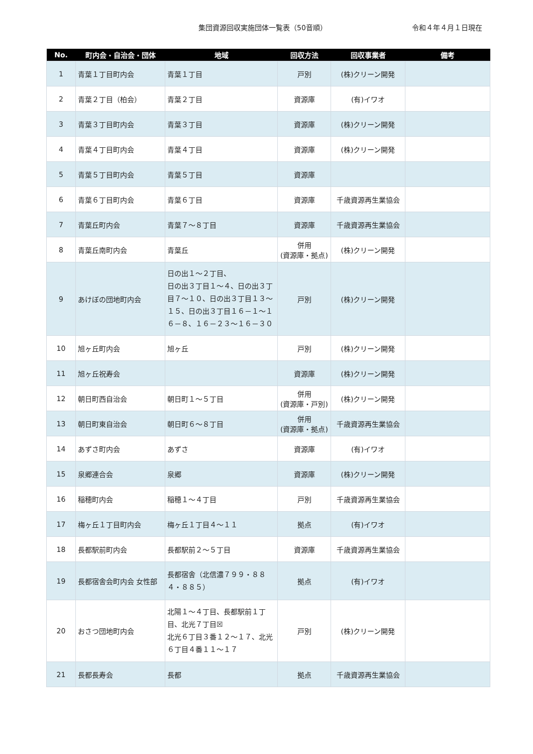集団資源回収実施団体一覧表（50音順）
令和４年４月１日現在
| No. | 町内会・自治会・団体 | 地域 | 回収方法 | 回収事業者 | 備考 |
| --- | --- | --- | --- | --- | --- |
| 1 | 青葉１丁目町内会 | 青葉１丁目 | 戸別 | (株)クリーン開発 | |
| 2 | 青葉２丁目（柏会） | 青葉２丁目 | 資源庫 | (有)イワオ | |
| 3 | 青葉３丁目町内会 | 青葉３丁目 | 資源庫 | (株)クリーン開発 | |
| 4 | 青葉４丁目町内会 | 青葉４丁目 | 資源庫 | (株)クリーン開発 | |
| 5 | 青葉５丁目町内会 | 青葉５丁目 | 資源庫 | | |
| 6 | 青葉６丁目町内会 | 青葉６丁目 | 資源庫 | 千歳資源再生業協会 | |
| 7 | 青葉丘町内会 | 青葉７～８丁目 | 資源庫 | 千歳資源再生業協会 | |
| 8 | 青葉丘南町内会 | 青葉丘 | 併用 (資源庫・拠点) | (株)クリーン開発 | |
| 9 | あけぼの団地町内会 | 日の出１～２丁目、 日の出３丁目１～４、日の出３丁目７～１０、日の出３丁目１３～１５、日の出３丁目１６－１～１６－８、１６－２３～１６－３０ | 戸別 | (株)クリーン開発 | |
| 10 | 旭ヶ丘町内会 | 旭ヶ丘 | 戸別 | (株)クリーン開発 | |
| 11 | 旭ヶ丘祝寿会 | | 資源庫 | (株)クリーン開発 | |
| 12 | 朝日町西自治会 | 朝日町１～５丁目 | 併用 (資源庫・戸別) | (株)クリーン開発 | |
| 13 | 朝日町東自治会 | 朝日町６～８丁目 | 併用 (資源庫・拠点) | 千歳資源再生業協会 | |
| 14 | あずさ町内会 | あずさ | 資源庫 | (有)イワオ | |
| 15 | 泉郷連合会 | 泉郷 | 資源庫 | (株)クリーン開発 | |
| 16 | 稲穂町内会 | 稲穂１～４丁目 | 戸別 | 千歳資源再生業協会 | |
| 17 | 梅ヶ丘１丁目町内会 | 梅ヶ丘１丁目４～１１ | 拠点 | (有)イワオ | |
| 18 | 長都駅前町内会 | 長都駅前２～５丁目 | 資源庫 | 千歳資源再生業協会 | |
| 19 | 長都宿舎会町内会 女性部 | 長都宿舎（北信濃７９９・８８４・８８５） | 拠点 | (有)イワオ | |
| 20 | おさつ団地町内会 | 北陽１～４丁目、長都駅前１丁目、北光７丁目☒ 北光６丁目３番１２～１７、北光６丁目４番１１～１７ | 戸別 | (株)クリーン開発 | |
| 21 | 長都長寿会 | 長都 | 拠点 | 千歳資源再生業協会 | |